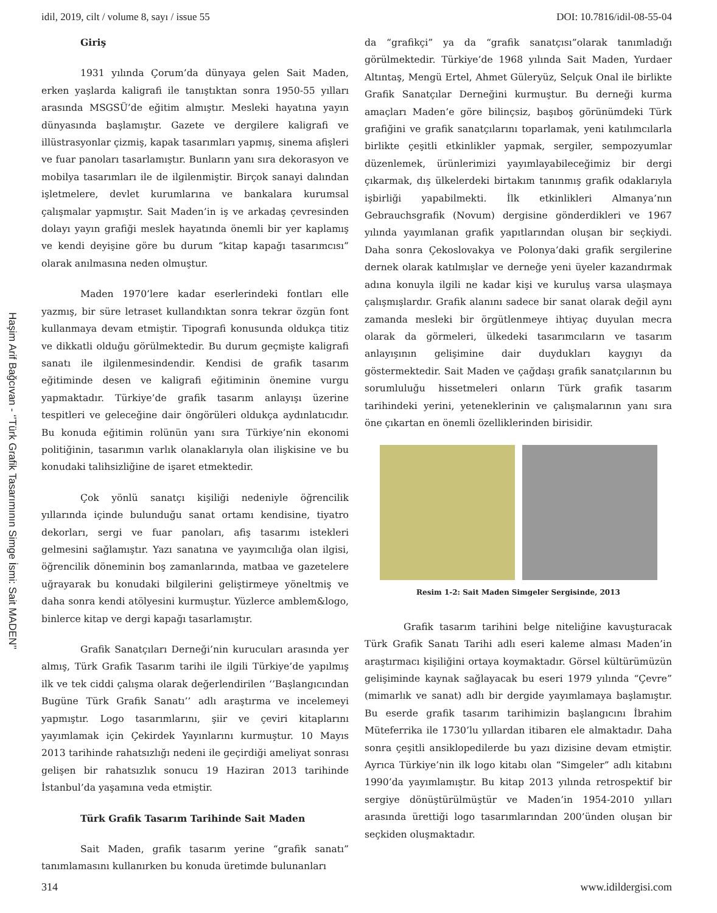idil, 2019, cilt / volume 8, sayı / issue 55 DOI: 10.7816/idil-08-55-04
Haşim Arif Bağcıvan - ‘’Türk Grafik Tasarımının Simge İsmi: Sait MADEN’’
Giriş
1931 yılında Çorum’da dünyaya gelen Sait Maden, erken yaşlarda kaligrafi ile tanıştıktan sonra 1950-55 yılları arasında MSGSÜ’de eğitim almıştır. Mesleki hayatına yayın dünyasında başlamıştır. Gazete ve dergilere kaligrafi ve illüstrasyonlar çizmiş, kapak tasarımları yapmış, sinema afişleri ve fuar panoları tasarlamıştır. Bunların yanı sıra dekorasyon ve mobilya tasarımları ile de ilgilenmiştir. Birçok sanayi dalından işletmelere, devlet kurumlarına ve bankalara kurumsal çalışmalar yapmıştır. Sait Maden’in iş ve arkadaş çevresinden dolayı yayın grafiği meslek hayatında önemli bir yer kaplamış ve kendi deyişine göre bu durum “kitap kapağı tasarımcısı” olarak anılmasına neden olmuştur.
Maden 1970’lere kadar eserlerindeki fontları elle yazmış, bir süre letraset kullandıktan sonra tekrar özgün font kullanmaya devam etmiştir. Tipografi konusunda oldukça titiz ve dikkatli olduğu görülmektedir. Bu durum geçmişte kaligrafi sanatı ile ilgilenmesindendir. Kendisi de grafik tasarım eğitiminde desen ve kaligrafi eğitiminin önemine vurgu yapmaktadır. Türkiye’de grafik tasarım anlayışı üzerine tespitleri ve geleceğine dair öngörüleri oldukça aydınlatıcıdır. Bu konuda eğitimin rolünün yanı sıra Türkiye’nin ekonomi politiğinin, tasarımın varlık olanaklarıyla olan ilişkisine ve bu konudaki talihsizliğine de işaret etmektedir.
Çok yönlü sanatçı kişiliği nedeniyle öğrencilik yıllarında içinde bulunduğu sanat ortamı kendisine, tiyatro dekorları, sergi ve fuar panoları, afiş tasarımı istekleri gelmesini sağlamıştır. Yazı sanatına ve yayımcılığa olan ilgisi, öğrencilik döneminin boş zamanlarında, matbaa ve gazetelere uğrayarak bu konudaki bilgilerini geliştirmeye yöneltmiş ve daha sonra kendi atölyesini kurmuştur. Yüzlerce amblem&logo, binlerce kitap ve dergi kapağı tasarlamıştır.
Grafik Sanatçıları Derneği’nin kurucuları arasında yer almış, Türk Grafik Tasarım tarihi ile ilgili Türkiye’de yapılmış ilk ve tek ciddi çalışma olarak değerlendirilen ‘’Başlangıcından Bugüne Türk Grafik Sanatı’’ adlı araştırma ve incelemeyi yapmıştır. Logo tasarımlarını, şiir ve çeviri kitaplarını yayımlamak için Çekirdek Yayınlarını kurmuştur. 10 Mayıs 2013 tarihinde rahatsızlığı nedeni ile geçirdiği ameliyat sonrası gelişen bir rahatsızlık sonucu 19 Haziran 2013 tarihinde İstanbul’da yaşamına veda etmiştir.
Türk Grafik Tasarım Tarihinde Sait Maden
Sait Maden, grafik tasarım yerine “grafik sanatı” tanımlamasını kullanırken bu konuda üretimde bulunanları
da “grafikçi” ya da “grafik sanatçısı”olarak tanımladığı görülmektedir. Türkiye’de 1968 yılında Sait Maden, Yurdaer Altıntaş, Mengü Ertel, Ahmet Güleryüz, Selçuk Onal ile birlikte Grafik Sanatçılar Derneğini kurmuştur. Bu derneği kurma amaçları Maden’e göre bilinçsiz, başıboş görünümdeki Türk grafiğini ve grafik sanatçılarını toparlamak, yeni katılımcılarla birlikte çeşitli etkinlikler yapmak, sergiler, sempozyumlar düzenlemek, ürünlerimizi yayımlayabileceğimiz bir dergi çıkarmak, dış ülkelerdeki birtakım tanınmış grafik odaklarıyla işbirliği yapabilmekti. İlk etkinlikleri Almanya’nın Gebrauchsgrafik (Novum) dergisine gönderdikleri ve 1967 yılında yayımlanan grafik yapıtlarından oluşan bir seçkiydi. Daha sonra Çekoslovakya ve Polonya’daki grafik sergilerine dernek olarak katılmışlar ve derneğe yeni üyeler kazandırmak adına konuyla ilgili ne kadar kişi ve kuruluş varsa ulaşmaya çalışmışlardır. Grafik alanını sadece bir sanat olarak değil aynı zamanda mesleki bir örgütlenmeye ihtiyaç duyulan mecra olarak da görmeleri, ülkedeki tasarımcıların ve tasarım anlayışının gelişimine dair duydukları kaygıyı da göstermektedir. Sait Maden ve çağdaşı grafik sanatçılarının bu sorumluluğu hissetmeleri onların Türk grafik tasarım tarihindeki yerini, yeteneklerinin ve çalışmalarının yanı sıra öne çıkartan en önemli özelliklerinden birisidir.
Resim 1-2: Sait Maden Simgeler Sergisinde, 2013
Grafik tasarım tarihini belge niteliğine kavuşturacak Türk Grafik Sanatı Tarihi adlı eseri kaleme alması Maden’in araştırmacı kişiliğini ortaya koymaktadır. Görsel kültürümüzün gelişiminde kaynak sağlayacak bu eseri 1979 yılında “Çevre” (mimarlık ve sanat) adlı bir dergide yayımlamaya başlamıştır. Bu eserde grafik tasarım tarihimizin başlangıcını İbrahim Müteferrika ile 1730’lu yıllardan itibaren ele almaktadır. Daha sonra çeşitli ansiklopedilerde bu yazı dizisine devam etmiştir. Ayrıca Türkiye’nin ilk logo kitabı olan “Simgeler” adlı kitabını 1990’da yayımlamıştır. Bu kitap 2013 yılında retrospektif bir sergiye dönüştürülmüştür ve Maden’in 1954-2010 yılları arasında ürettiği logo tasarımlarından 200’ünden oluşan bir seçkiden oluşmaktadır.
314 www.idildergisi.com